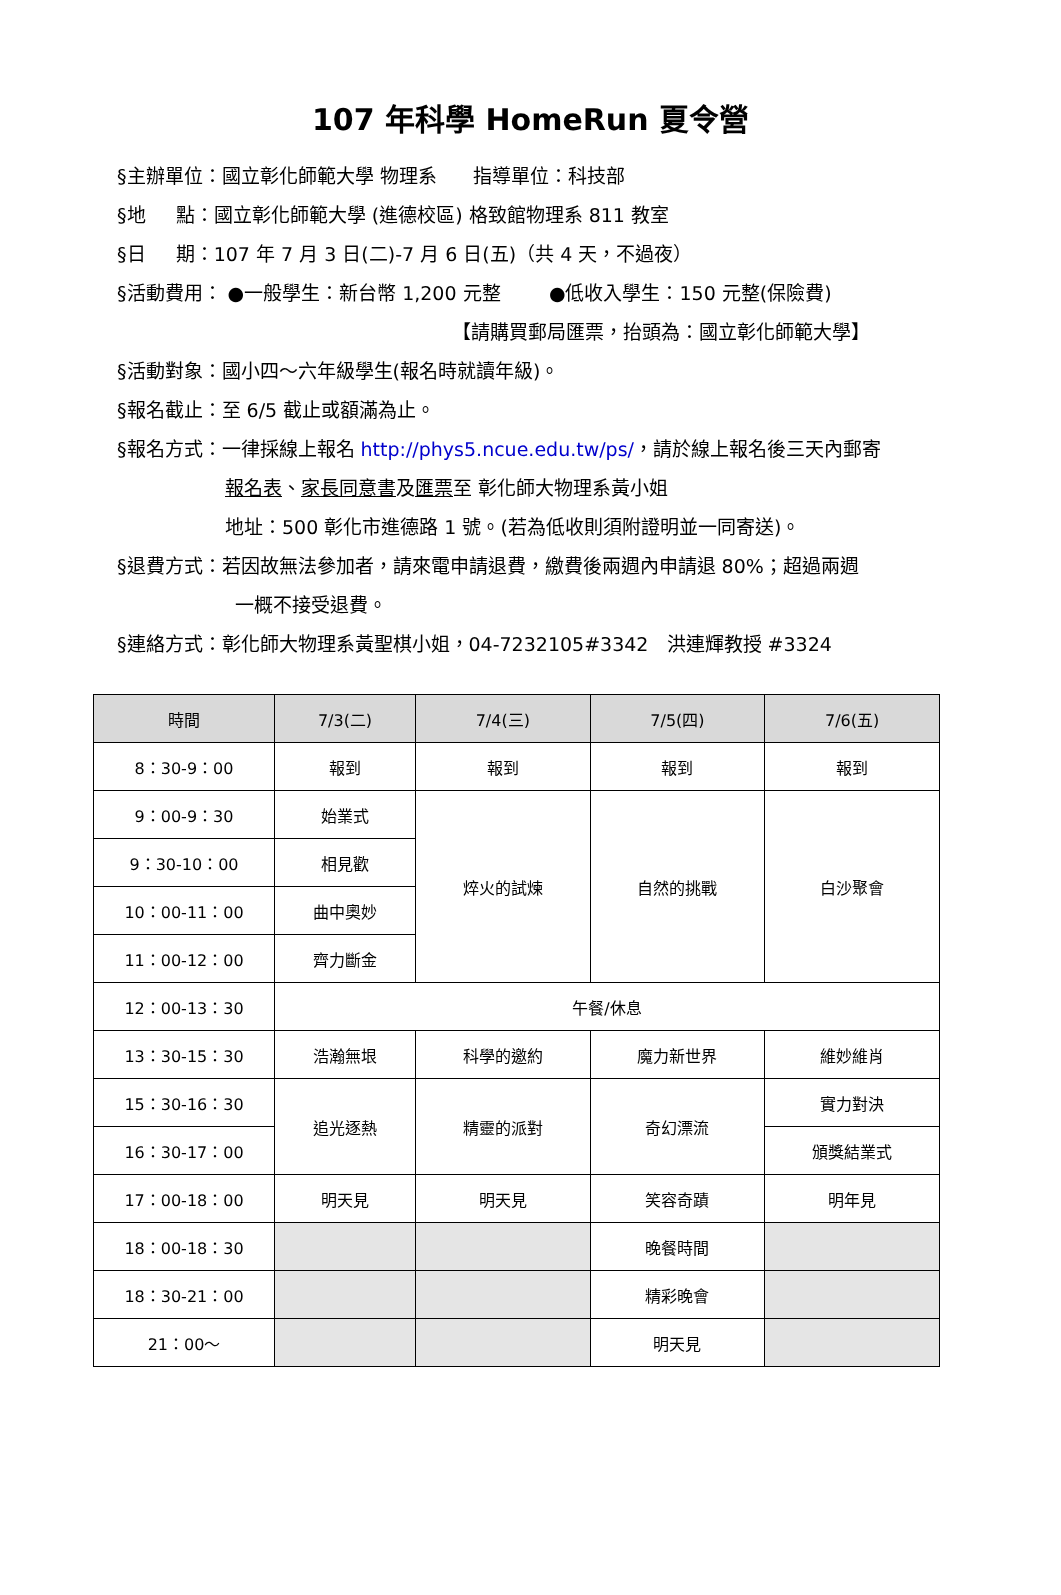107 年科學 HomeRun 夏令營
§主辦單位：國立彰化師範大學 物理系 指導單位：科技部
§地 點：國立彰化師範大學 (進德校區) 格致館物理系 811 教室
§日 期：107 年 7 月 3 日(二)-7 月 6 日(五)（共 4 天，不過夜）
§活動費用： ●一般學生：新台幣 1,200 元整 ●低收入學生：150 元整(保險費)
【請購買郵局匯票，抬頭為：國立彰化師範大學】
§活動對象：國小四～六年級學生(報名時就讀年級)。
§報名截止：至 6/5 截止或額滿為止。
§報名方式：一律採線上報名 http://phys5.ncue.edu.tw/ps/，請於線上報名後三天內郵寄
報名表、家長同意書及匯票至 彰化師大物理系黃小姐
地址：500 彰化市進德路 1 號。(若為低收則須附證明並一同寄送)。
§退費方式：若因故無法參加者，請來電申請退費，繳費後兩週內申請退 80%；超過兩週
一概不接受退費。
§連絡方式：彰化師大物理系黃聖棋小姐，04-7232105#3342 洪連輝教授 #3324
| 時間 | 7/3(二) | 7/4(三) | 7/5(四) | 7/6(五) |
| --- | --- | --- | --- | --- |
| 8：30-9：00 | 報到 | 報到 | 報到 | 報到 |
| 9：00-9：30 | 始業式 | 焠火的試煉 | 自然的挑戰 | 白沙聚會 |
| 9：30-10：00 | 相見歡 | | | |
| 10：00-11：00 | 曲中奧妙 | | | |
| 11：00-12：00 | 齊力斷金 | | | |
| 12：00-13：30 | 午餐/休息 | | | |
| 13：30-15：30 | 浩瀚無垠 | 科學的邀約 | 魔力新世界 | 維妙維肖 |
| 15：30-16：30 | 追光逐熱 | 精靈的派對 | 奇幻漂流 | 實力對決 |
| 16：30-17：00 | | | | 頒獎結業式 |
| 17：00-18：00 | 明天見 | 明天見 | 笑容奇蹟 | 明年見 |
| 18：00-18：30 | | | 晚餐時間 | |
| 18：30-21：00 | | | 精彩晚會 | |
| 21：00～ | | | 明天見 | |